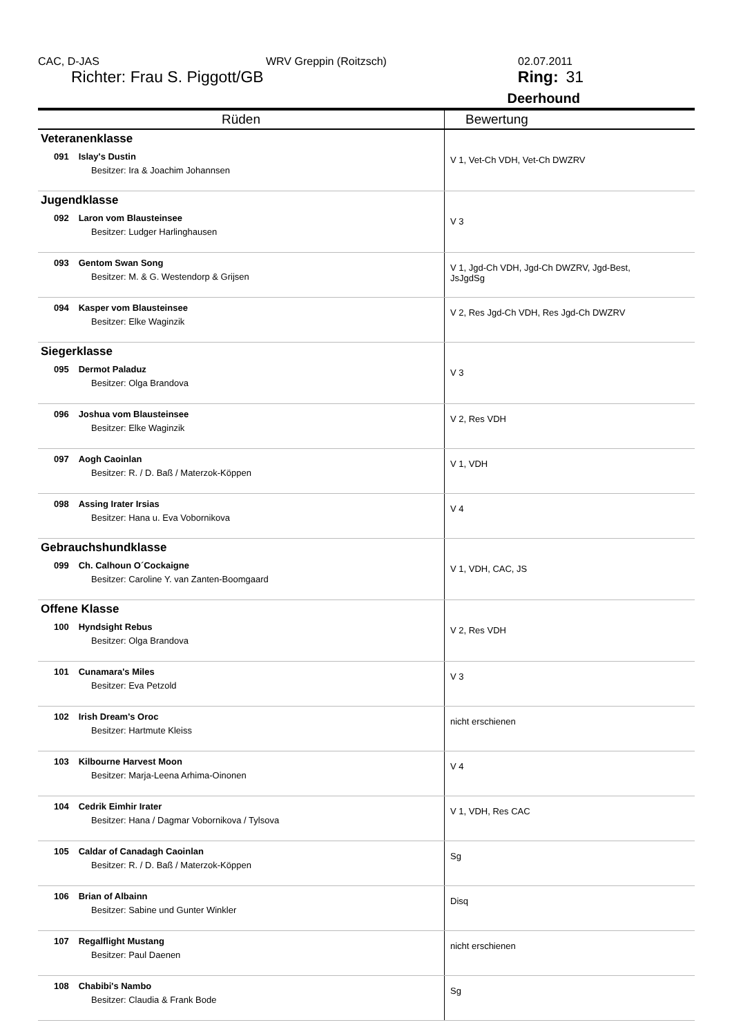CAC, D-JAS WRV Greppin (Roitzsch) 02.07.2011
Richter: Frau S. Piggott/GB Ring: 31
Deerhound
| Rüden | Bewertung |
| --- | --- |
| Veteranenklasse 091 Islay's Dustin Besitzer: Ira & Joachim Johannsen | V 1, Vet-Ch VDH, Vet-Ch DWZRV |
| Jugendklasse 092 Laron vom Blausteinsee Besitzer: Ludger Harlinghausen | V 3 |
| 093 Gentom Swan Song Besitzer: M. & G. Westendorp & Grijsen | V 1, Jgd-Ch VDH, Jgd-Ch DWZRV, Jgd-Best, JsJgdSg |
| 094 Kasper vom Blausteinsee Besitzer: Elke Waginzik | V 2, Res Jgd-Ch VDH, Res Jgd-Ch DWZRV |
| Siegerklasse 095 Dermot Paladuz Besitzer: Olga Brandova | V 3 |
| 096 Joshua vom Blausteinsee Besitzer: Elke Waginzik | V 2, Res VDH |
| 097 Aogh Caoinlan Besitzer: R. / D. Baß / Materzok-Köppen | V 1, VDH |
| 098 Assing Irater Irsias Besitzer: Hana u. Eva Vobornikova | V 4 |
| Gebrauchshundklasse 099 Ch. Calhoun O´Cockaigne Besitzer: Caroline Y. van Zanten-Boomgaard | V 1, VDH, CAC, JS |
| Offene Klasse 100 Hyndsight Rebus Besitzer: Olga Brandova | V 2, Res VDH |
| 101 Cunamara's Miles Besitzer: Eva Petzold | V 3 |
| 102 Irish Dream's Oroc Besitzer: Hartmute Kleiss | nicht erschienen |
| 103 Kilbourne Harvest Moon Besitzer: Marja-Leena Arhima-Oinonen | V 4 |
| 104 Cedrik Eimhir Irater Besitzer: Hana / Dagmar Vobornikova / Tylsova | V 1, VDH, Res CAC |
| 105 Caldar of Canadagh Caoinlan Besitzer: R. / D. Baß / Materzok-Köppen | Sg |
| 106 Brian of Albainn Besitzer: Sabine und Gunter Winkler | Disq |
| 107 Regalflight Mustang Besitzer: Paul Daenen | nicht erschienen |
| 108 Chabibi's Nambo Besitzer: Claudia & Frank Bode | Sg |